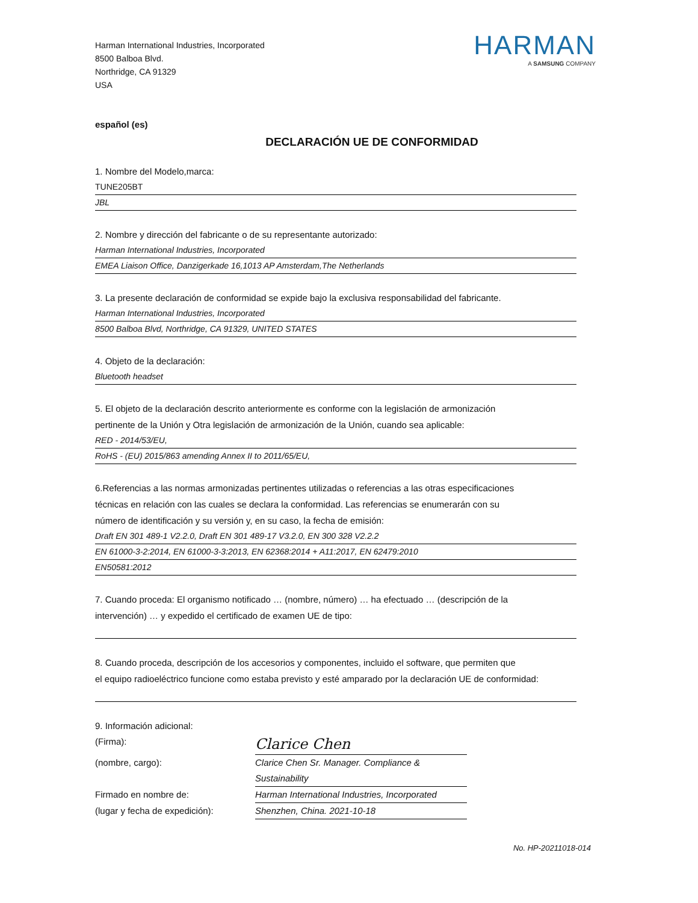Harman International Industries, Incorporated
8500 Balboa Blvd.
Northridge, CA 91329
USA
HARMAN
A SAMSUNG COMPANY
español (es)
DECLARACIÓN UE DE CONFORMIDAD
1. Nombre del Modelo,marca:
TUNE205BT
JBL
2. Nombre y dirección del fabricante o de su representante autorizado:
Harman International Industries, Incorporated
EMEA Liaison Office, Danzigerkade 16,1013 AP Amsterdam,The Netherlands
3. La presente declaración de conformidad se expide bajo la exclusiva responsabilidad del fabricante.
Harman International Industries, Incorporated
8500 Balboa Blvd, Northridge, CA 91329, UNITED STATES
4. Objeto de la declaración:
Bluetooth headset
5. El objeto de la declaración descrito anteriormente es conforme con la legislación de armonización
pertinente de la Unión y Otra legislación de armonización de la Unión, cuando sea aplicable:
RED - 2014/53/EU,
RoHS - (EU) 2015/863 amending Annex II to 2011/65/EU,
6.Referencias a las normas armonizadas pertinentes utilizadas o referencias a las otras especificaciones
técnicas en relación con las cuales se declara la conformidad. Las referencias se enumerarán con su
número de identificación y su versión y, en su caso, la fecha de emisión:
Draft EN 301 489-1 V2.2.0, Draft EN 301 489-17 V3.2.0, EN 300 328 V2.2.2
EN 61000-3-2:2014, EN 61000-3-3:2013, EN 62368:2014 + A11:2017, EN 62479:2010
EN50581:2012
7. Cuando proceda: El organismo notificado … (nombre, número) … ha efectuado … (descripción de la
intervención) … y expedido el certificado de examen UE de tipo:
8. Cuando proceda, descripción de los accesorios y componentes, incluido el software, que permiten que
el equipo radioeléctrico funcione como estaba previsto y esté amparado por la declaración UE de conformidad:
9. Información adicional:
(Firma):
Clarice Chen
(nombre, cargo):
Clarice Chen Sr. Manager. Compliance & Sustainability
Firmado en nombre de:
Harman International Industries, Incorporated
(lugar y fecha de expedición):
Shenzhen, China. 2021-10-18
No. HP-20211018-014